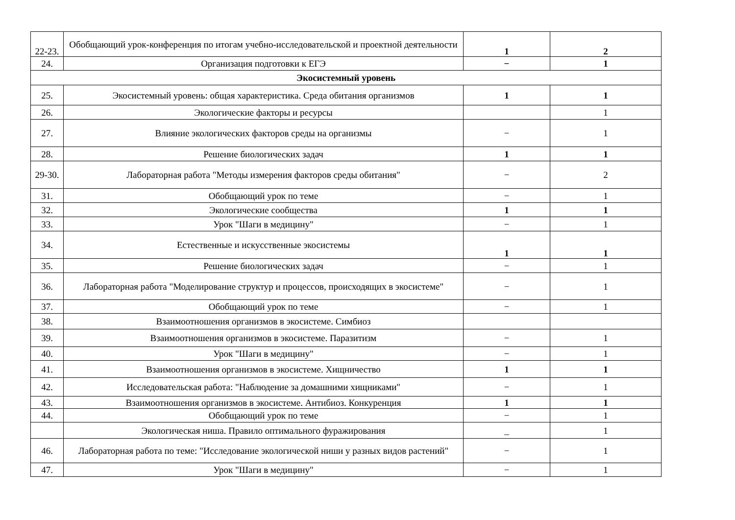| 22-23. | Обобщающий урок-конференция по итогам учебно-исследовательской и проектной деятельности | 1 | 2 |
| 24. | Организация подготовки к ЕГЭ | − | 1 |
| Экосистемный уровень | | | |
| 25. | Экосистемный уровень: общая характеристика. Среда обитания организмов | 1 | 1 |
| 26. | Экологические факторы и ресурсы | | 1 |
| 27. | Влияние экологических факторов среды на организмы | − | 1 |
| 28. | Решение биологических задач | 1 | 1 |
| 29-30. | Лабораторная работа "Методы измерения факторов среды обитания" | − | 2 |
| 31. | Обобщающий урок по теме | − | 1 |
| 32. | Экологические сообщества | 1 | 1 |
| 33. | Урок "Шаги в медицину" | − | 1 |
| 34. | Естественные и искусственные экосистемы | 1 | 1 |
| 35. | Решение биологических задач | − | 1 |
| 36. | Лабораторная работа "Моделирование структур и процессов, происходящих в экосистеме" | − | 1 |
| 37. | Обобщающий урок по теме | − | 1 |
| 38. | Взаимоотношения организмов в экосистеме. Симбиоз | | |
| 39. | Взаимоотношения организмов в экосистеме. Паразитизм | − | 1 |
| 40. | Урок "Шаги в медицину" | − | 1 |
| 41. | Взаимоотношения организмов в экосистеме. Хищничество | 1 | 1 |
| 42. | Исследовательская работа: "Наблюдение за домашними хищниками" | − | 1 |
| 43. | Взаимоотношения организмов в экосистеме. Антибиоз. Конкуренция | 1 | 1 |
| 44. | Обобщающий урок по теме | − | 1 |
| | Экологическая ниша. Правило оптимального фуражирования | _ | 1 |
| 46. | Лабораторная работа по теме: "Исследование экологической ниши у разных видов растений" | − | 1 |
| 47. | Урок "Шаги в медицину" | − | 1 |